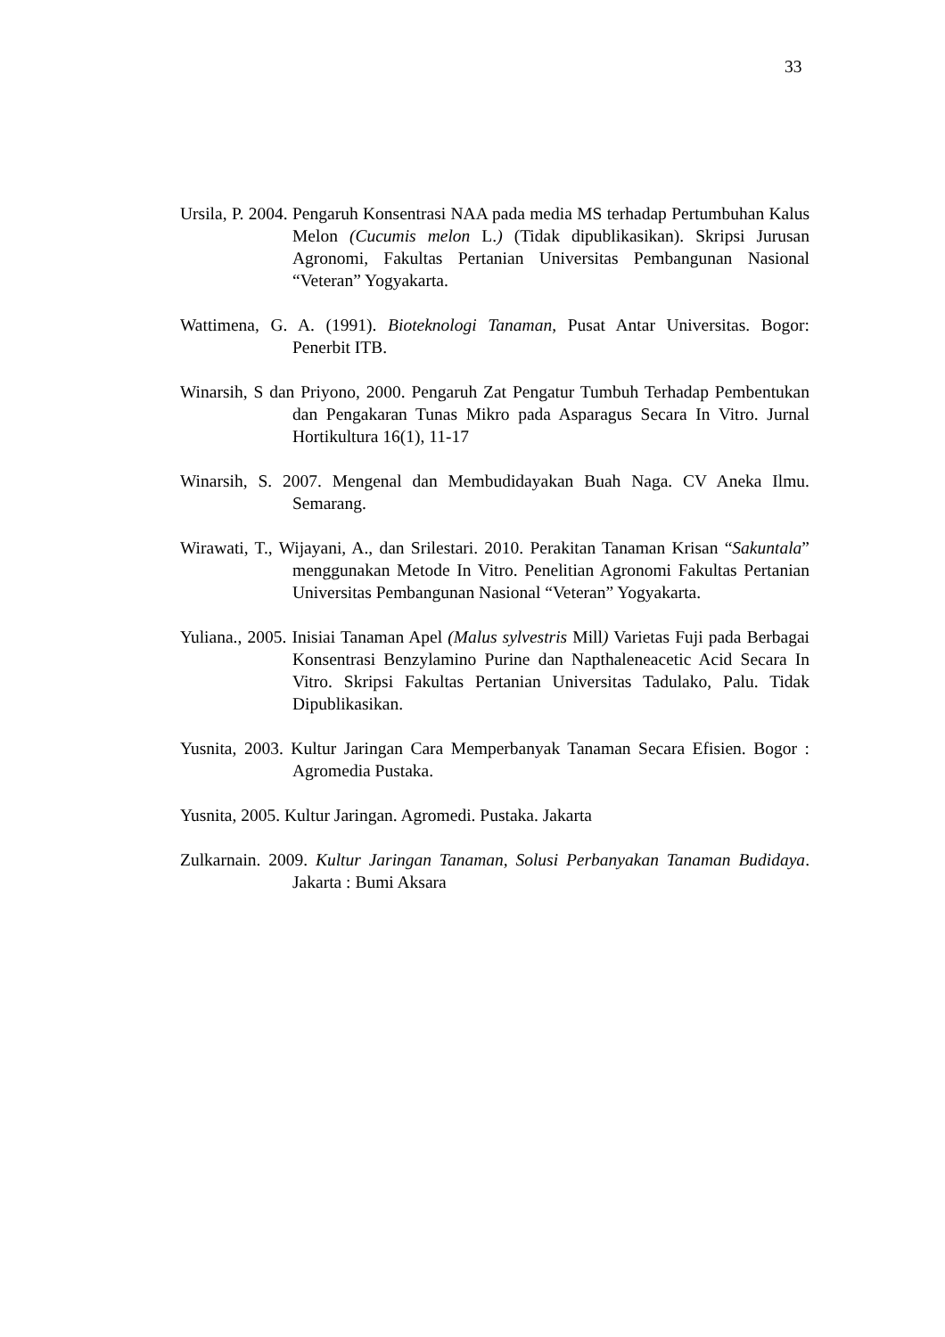33
Ursila, P. 2004. Pengaruh Konsentrasi NAA pada media MS terhadap Pertumbuhan Kalus Melon (Cucumis melon L.) (Tidak dipublikasikan). Skripsi Jurusan Agronomi, Fakultas Pertanian Universitas Pembangunan Nasional “Veteran” Yogyakarta.
Wattimena, G. A. (1991). Bioteknologi Tanaman, Pusat Antar Universitas. Bogor: Penerbit ITB.
Winarsih, S dan Priyono, 2000. Pengaruh Zat Pengatur Tumbuh Terhadap Pembentukan dan Pengakaran Tunas Mikro pada Asparagus Secara In Vitro. Jurnal Hortikultura 16(1), 11-17
Winarsih, S. 2007. Mengenal dan Membudidayakan Buah Naga. CV Aneka Ilmu. Semarang.
Wirawati, T., Wijayani, A., dan Srilestari. 2010. Perakitan Tanaman Krisan “Sakuntala” menggunakan Metode In Vitro. Penelitian Agronomi Fakultas Pertanian Universitas Pembangunan Nasional “Veteran” Yogyakarta.
Yuliana., 2005. Inisiai Tanaman Apel (Malus sylvestris Mill) Varietas Fuji pada Berbagai Konsentrasi Benzylamino Purine dan Napthaleneacetic Acid Secara In Vitro. Skripsi Fakultas Pertanian Universitas Tadulako, Palu. Tidak Dipublikasikan.
Yusnita, 2003. Kultur Jaringan Cara Memperbanyak Tanaman Secara Efisien. Bogor : Agromedia Pustaka.
Yusnita, 2005. Kultur Jaringan. Agromedi. Pustaka. Jakarta
Zulkarnain. 2009. Kultur Jaringan Tanaman, Solusi Perbanyakan Tanaman Budidaya. Jakarta : Bumi Aksara